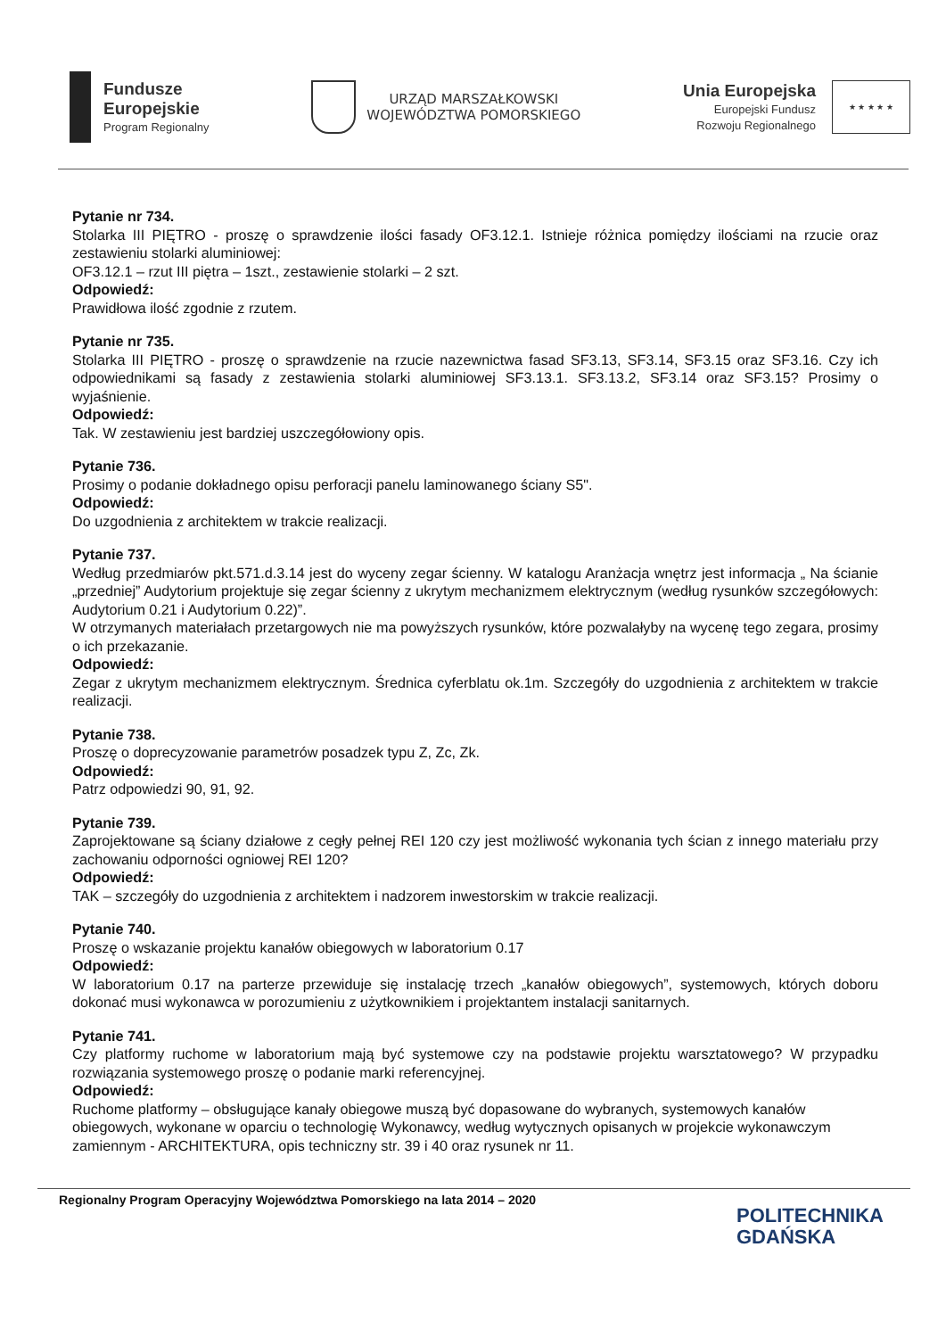Fundusze
Europejskie
Program Regionalny
URZĄD MARSZAŁKOWSKI
WOJEWÓDZTWA POMORSKIEGO
Unia Europejska
Europejski Fundusz
Rozwoju Regionalnego
★ ★ ★ ★ ★
Pytanie nr 734.
Stolarka III PIĘTRO - proszę o sprawdzenie ilości fasady OF3.12.1. Istnieje różnica pomiędzy ilościami na rzucie oraz zestawieniu stolarki aluminiowej:
OF3.12.1 – rzut III piętra – 1szt., zestawienie stolarki – 2 szt.
Odpowiedź:
Prawidłowa ilość zgodnie z rzutem.
Pytanie nr 735.
Stolarka III PIĘTRO - proszę o sprawdzenie na rzucie nazewnictwa fasad SF3.13, SF3.14, SF3.15 oraz SF3.16. Czy ich odpowiednikami są fasady z zestawienia stolarki aluminiowej SF3.13.1. SF3.13.2, SF3.14 oraz SF3.15? Prosimy o wyjaśnienie.
Odpowiedź:
Tak. W zestawieniu jest bardziej uszczegółowiony opis.
Pytanie 736.
Prosimy o podanie dokładnego opisu perforacji panelu laminowanego ściany S5".
Odpowiedź:
Do uzgodnienia z architektem w trakcie realizacji.
Pytanie 737.
Według przedmiarów pkt.571.d.3.14 jest do wyceny zegar ścienny. W katalogu Aranżacja wnętrz jest informacja „ Na ścianie „przedniej” Audytorium projektuje się zegar ścienny z ukrytym mechanizmem elektrycznym (według rysunków szczegółowych: Audytorium 0.21 i Audytorium 0.22)”.
W otrzymanych materiałach przetargowych nie ma powyższych rysunków, które pozwalałyby na wycenę tego zegara, prosimy o ich przekazanie.
Odpowiedź:
Zegar z ukrytym mechanizmem elektrycznym. Średnica cyferblatu ok.1m. Szczegóły do uzgodnienia z architektem w trakcie realizacji.
Pytanie 738.
Proszę o doprecyzowanie parametrów posadzek typu Z, Zc, Zk.
Odpowiedź:
Patrz odpowiedzi 90, 91, 92.
Pytanie 739.
Zaprojektowane są ściany działowe z cegły pełnej REI 120 czy jest możliwość wykonania tych ścian z innego materiału przy zachowaniu odporności ogniowej REI 120?
Odpowiedź:
TAK – szczegóły do uzgodnienia z architektem i nadzorem inwestorskim w trakcie realizacji.
Pytanie 740.
Proszę o wskazanie projektu kanałów obiegowych w laboratorium 0.17
Odpowiedź:
W laboratorium 0.17 na parterze przewiduje się instalację trzech „kanałów obiegowych”, systemowych, których doboru dokonać musi wykonawca w porozumieniu z użytkownikiem i projektantem instalacji sanitarnych.
Pytanie 741.
Czy platformy ruchome w laboratorium mają być systemowe czy na podstawie projektu warsztatowego? W przypadku rozwiązania systemowego proszę o podanie marki referencyjnej.
Odpowiedź:
Ruchome platformy – obsługujące kanały obiegowe muszą być dopasowane do wybranych, systemowych kanałów obiegowych, wykonane w oparciu o technologię Wykonawcy, według wytycznych opisanych w projekcie wykonawczym zamiennym - ARCHITEKTURA, opis techniczny str. 39 i 40 oraz rysunek nr 11.
Regionalny Program Operacyjny Województwa Pomorskiego na lata 2014 – 2020
POLITECHNIKA
GDAŃSKA